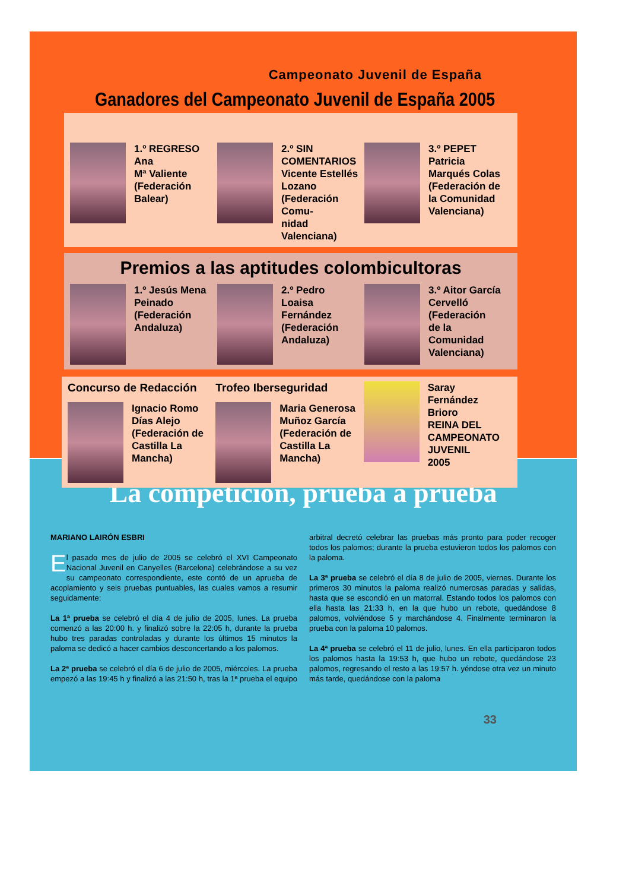Campeonato Juvenil de España
Ganadores del Campeonato Juvenil de España 2005
1.º REGRESO
Ana
Mª Valiente
(Federación
Balear)
2.º SIN
COMENTARIOS
Vicente Estellés
Lozano
(Federación Comu-
nidad Valenciana)
3.º PEPET
Patricia
Marqués Colas
(Federación de
la Comunidad
Valenciana)
Premios a las aptitudes colombicultoras
1.º Jesús Mena
Peinado
(Federación
Andaluza)
2.º Pedro
Loaisa
Fernández
(Federación
Andaluza)
3.º Aitor García
Cervelló
(Federación
de la
Comunidad
Valenciana)
Concurso de Redacción
Ignacio Romo
Días Alejo
(Federación de
Castilla La
Mancha)
Trofeo Iberseguridad
Maria Generosa
Muñoz García
(Federación de
Castilla La
Mancha)
Saray
Fernández
Brioro
REINA DEL
CAMPEONATO
JUVENIL
2005
La competición, prueba a prueba
MARIANO LAIRÓN ESBRI
El pasado mes de julio de 2005 se celebró el XVI Campeonato Nacional Juvenil en Canyelles (Barcelona) celebrándose a su vez su campeonato correspondiente, este contó de un aprueba de acoplamiento y seis pruebas puntuables, las cuales vamos a resumir seguidamente:
La 1ª prueba se celebró el día 4 de julio de 2005, lunes. La prueba comenzó a las 20:00 h. y finalizó sobre la 22:05 h, durante la prueba hubo tres paradas controladas y durante los últimos 15 minutos la paloma se dedicó a hacer cambios desconcertando a los palomos.
La 2ª prueba se celebró el día 6 de julio de 2005, miércoles. La prueba empezó a las 19:45 h y finalizó a las 21:50 h, tras la 1ª prueba el equipo arbitral decretó celebrar las pruebas más pronto para poder recoger todos los palomos; durante la prueba estuvieron todos los palomos con la paloma.
La 3ª prueba se celebró el día 8 de julio de 2005, viernes. Durante los primeros 30 minutos la paloma realizó numerosas paradas y salidas, hasta que se escondió en un matorral. Estando todos los palomos con ella hasta las 21:33 h, en la que hubo un rebote, quedándose 8 palomos, volviéndose 5 y marchándose 4. Finalmente terminaron la prueba con la paloma 10 palomos.
La 4ª prueba se celebró el 11 de julio, lunes. En ella participaron todos los palomos hasta la 19:53 h, que hubo un rebote, quedándose 23 palomos, regresando el resto a las 19:57 h. yéndose otra vez un minuto más tarde, quedándose con la paloma
33